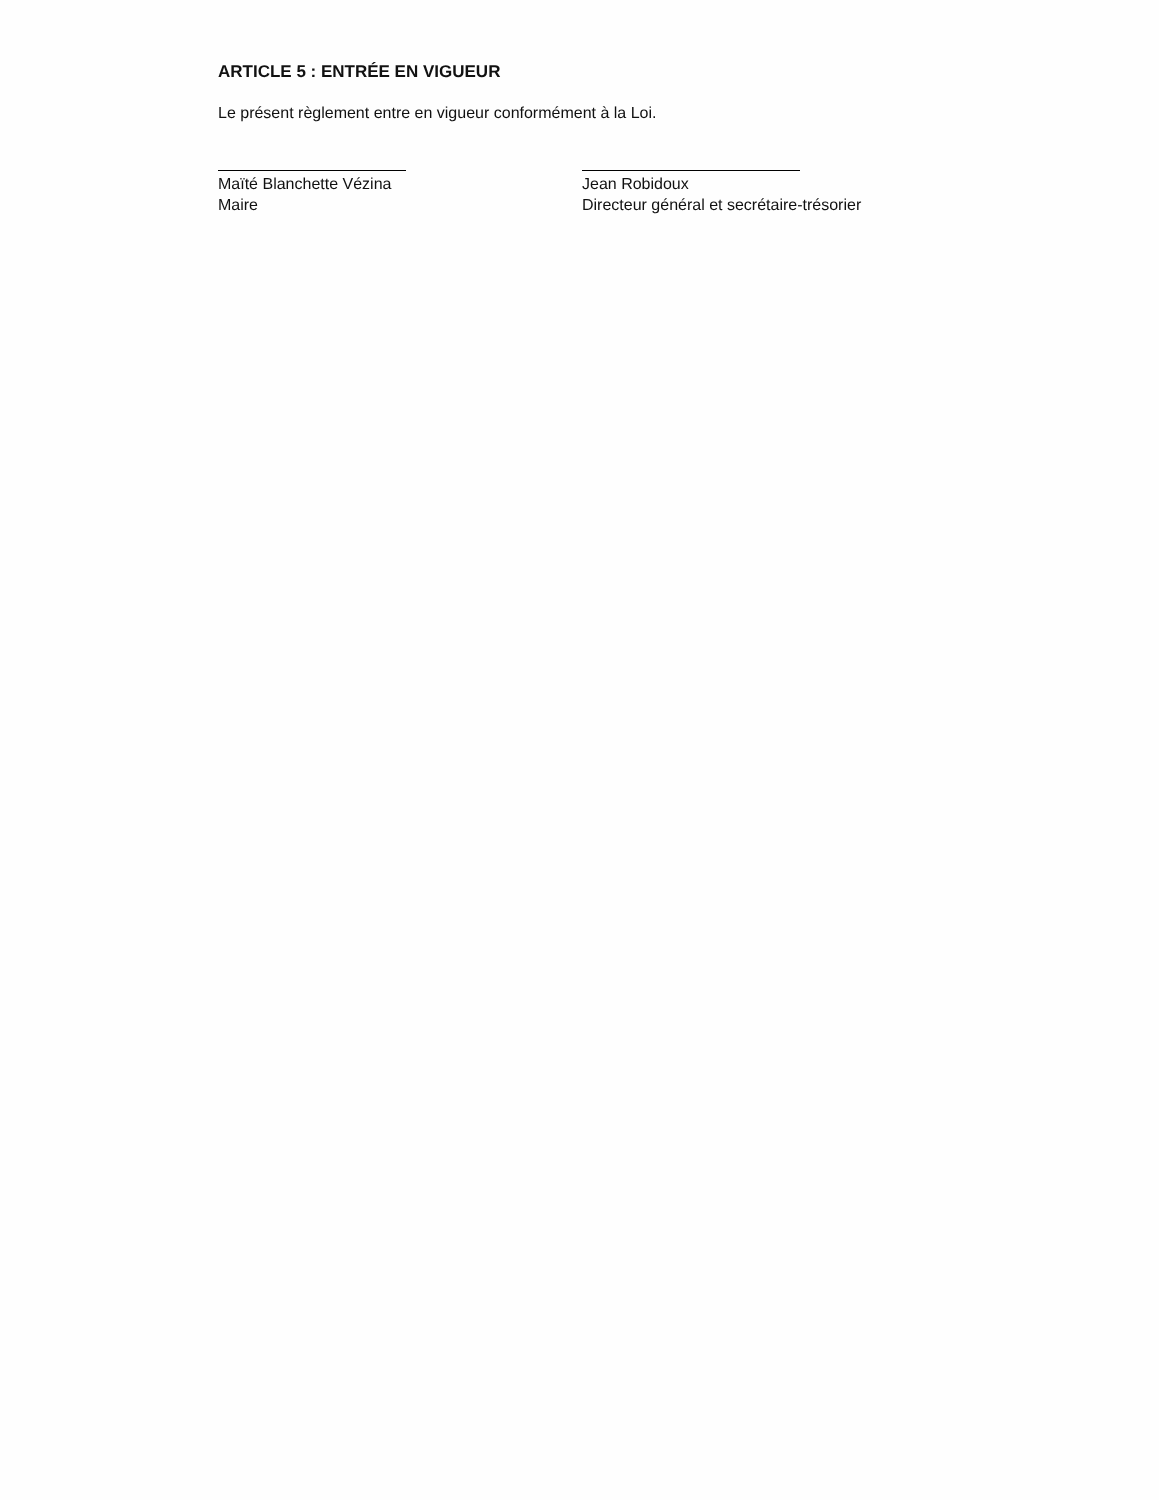ARTICLE 5 : ENTRÉE EN VIGUEUR
Le présent règlement entre en vigueur conformément à la Loi.
Maïté Blanchette Vézina
Maire
Jean Robidoux
Directeur général et secrétaire-trésorier